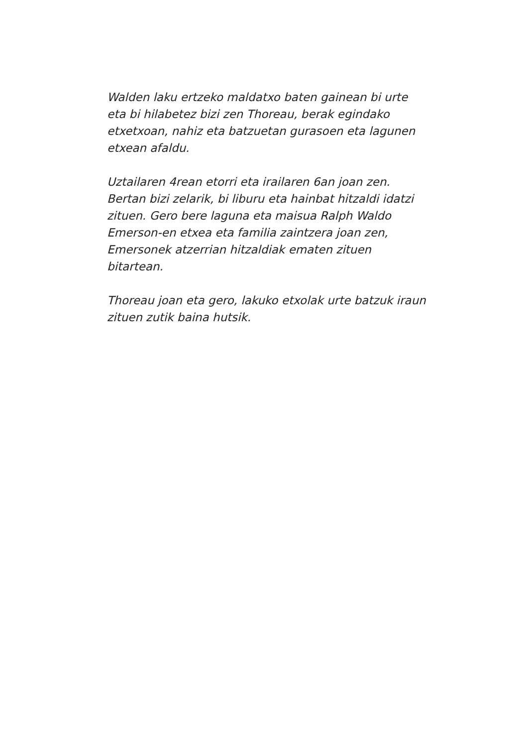Walden laku ertzeko maldatxo baten gainean bi urte eta bi hilabetez bizi zen Thoreau, berak egindako etxetxoan, nahiz eta batzuetan gurasoen eta lagunen etxean afaldu.
Uztailaren 4rean etorri eta irailaren 6an joan zen. Bertan bizi zelarik, bi liburu eta hainbat hitzaldi idatzi zituen. Gero bere laguna eta maisua Ralph Waldo Emerson-en etxea eta familia zaintzera joan zen, Emersonek atzerrian hitzaldiak ematen zituen bitartean.
Thoreau joan eta gero, lakuko etxolak urte batzuk iraun zituen zutik baina hutsik.